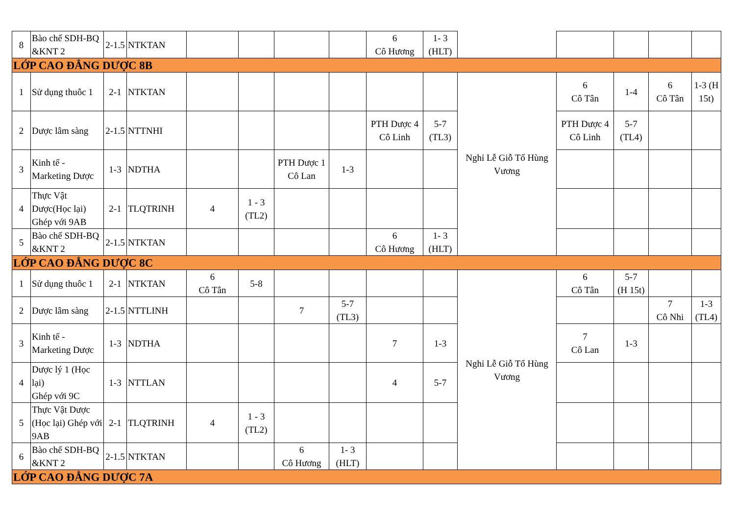| 8 | Bào chế SDH-BQ &KNT 2 | 2-1.5 | NTKTAN | | | | | 6 Cô Hương | 1- 3 (HLT) | | | | | |
| LỚP CAO ĐẲNG DƯỢC 8B | | | | | | | | | | | | | | |
| 1 | Sử dụng thuôc 1 | 2-1 | NTKTAN | | | | | | | Nghỉ Lễ Giỗ Tổ Hùng Vương | 6 Cô Tân | 1-4 | 6 Cô Tân | 1-3 (H 15t) |
| 2 | Dược lâm sàng | 2-1.5 | NTTNHI | | | | | PTH Dược 4 Cô Linh | 5-7 (TL3) | | PTH Dược 4 Cô Linh | 5-7 (TL4) | | |
| 3 | Kinh tế - Marketing Dược | 1-3 | NDTHA | | | PTH Dược 1 Cô Lan | 1-3 | | | | | | | |
| 4 | Thực Vật Dược(Học lại) Ghép với 9AB | 2-1 | TLQTRINH | 4 | 1 - 3 (TL2) | | | | | | | | | |
| 5 | Bào chế SDH-BQ &KNT 2 | 2-1.5 | NTKTAN | | | | | 6 Cô Hương | 1- 3 (HLT) | | | | | |
| LỚP CAO ĐẲNG DƯỢC 8C | | | | | | | | | | | | | | |
| 1 | Sử dụng thuôc 1 | 2-1 | NTKTAN | 6 Cô Tân | 5-8 | | | | | Nghỉ Lễ Giỗ Tổ Hùng Vương | 6 Cô Tân | 5-7 (H 15t) | | |
| 2 | Dược lâm sàng | 2-1.5 | NTTLINH | | | 7 | 5-7 (TL3) | | | | | | 7 Cô Nhi | 1-3 (TL4) |
| 3 | Kinh tế - Marketing Dược | 1-3 | NDTHA | | | | | 7 | 1-3 | | 7 Cô Lan | 1-3 | | |
| 4 | Dược lý 1 (Học lại) Ghép với 9C | 1-3 | NTTLAN | | | | | 4 | 5-7 | | | | | |
| 5 | Thực Vật Dược (Học lại) Ghép với 9AB | 2-1 | TLQTRINH | 4 | 1 - 3 (TL2) | | | | | | | | | |
| 6 | Bào chế SDH-BQ &KNT 2 | 2-1.5 | NTKTAN | | | 6 Cô Hương | 1- 3 (HLT) | | | | | | | |
| LỚP CAO ĐẲNG DƯỢC 7A | | | | | | | | | | | | | | |